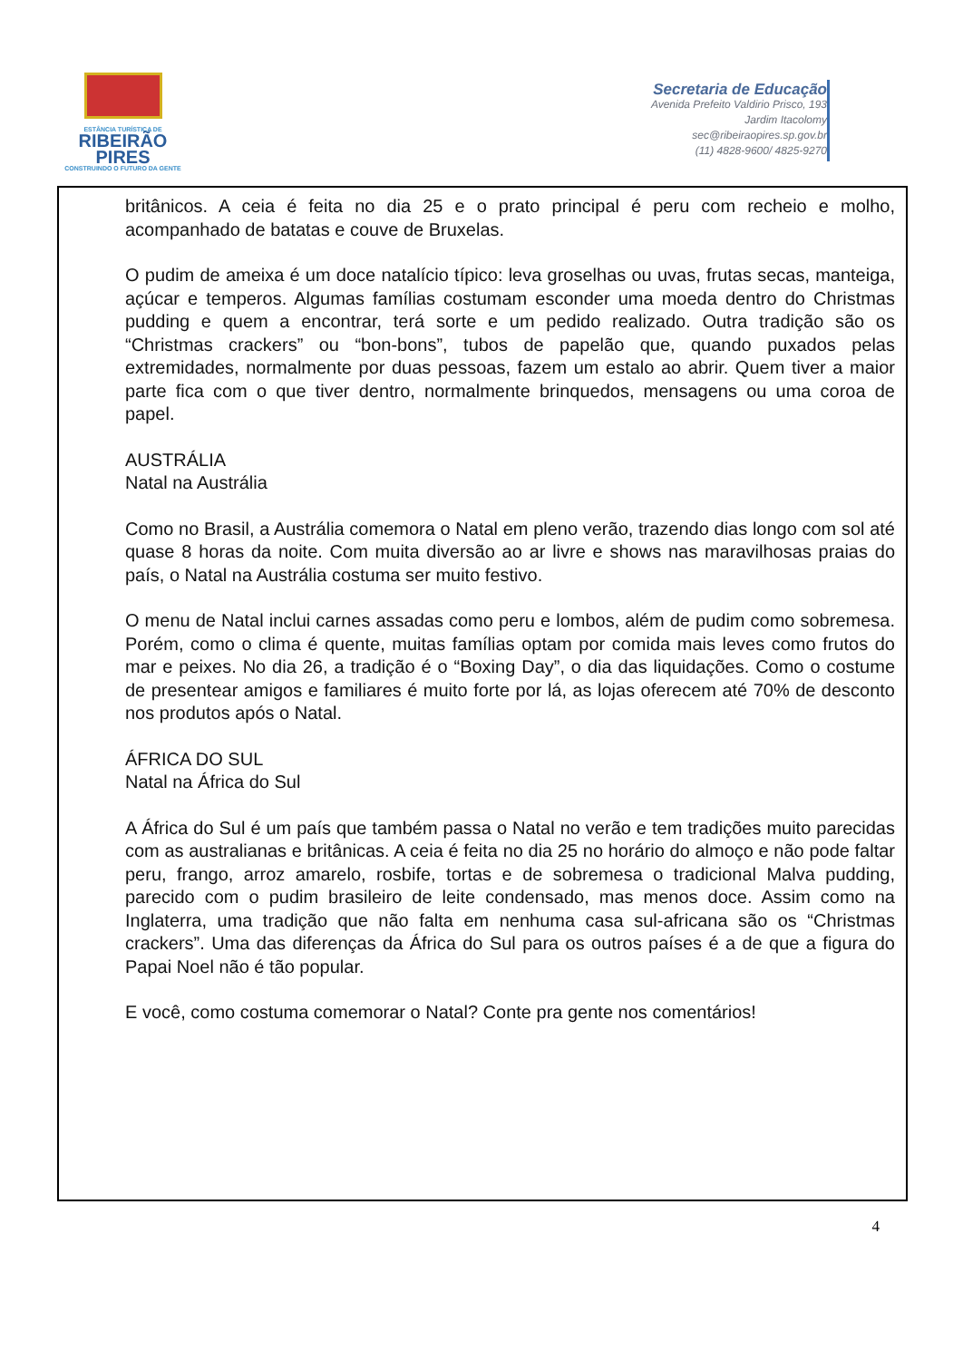ESTÂNCIA TURÍSTICA DE
RIBEIRÃO
PIRES
CONSTRUINDO O FUTURO DA GENTE
Secretaria de Educação
Avenida Prefeito Valdirio Prisco, 193
Jardim Itacolomy
sec@ribeiraopires.sp.gov.br
(11) 4828-9600/ 4825-9270
britânicos. A ceia é feita no dia 25 e o prato principal é peru com recheio e molho, acompanhado de batatas e couve de Bruxelas.
O pudim de ameixa é um doce natalício típico: leva groselhas ou uvas, frutas secas, manteiga, açúcar e temperos. Algumas famílias costumam esconder uma moeda dentro do Christmas pudding e quem a encontrar, terá sorte e um pedido realizado. Outra tradição são os “Christmas crackers” ou “bon-bons”, tubos de papelão que, quando puxados pelas extremidades, normalmente por duas pessoas, fazem um estalo ao abrir. Quem tiver a maior parte fica com o que tiver dentro, normalmente brinquedos, mensagens ou uma coroa de papel.
AUSTRÁLIA
Natal na Austrália
Como no Brasil, a Austrália comemora o Natal em pleno verão, trazendo dias longo com sol até quase 8 horas da noite. Com muita diversão ao ar livre e shows nas maravilhosas praias do país, o Natal na Austrália costuma ser muito festivo.
O menu de Natal inclui carnes assadas como peru e lombos, além de pudim como sobremesa. Porém, como o clima é quente, muitas famílias optam por comida mais leves como frutos do mar e peixes. No dia 26, a tradição é o “Boxing Day”, o dia das liquidações. Como o costume de presentear amigos e familiares é muito forte por lá, as lojas oferecem até 70% de desconto nos produtos após o Natal.
ÁFRICA DO SUL
Natal na África do Sul
A África do Sul é um país que também passa o Natal no verão e tem tradições muito parecidas com as australianas e britânicas. A ceia é feita no dia 25 no horário do almoço e não pode faltar peru, frango, arroz amarelo, rosbife, tortas e de sobremesa o tradicional Malva pudding, parecido com o pudim brasileiro de leite condensado, mas menos doce. Assim como na Inglaterra, uma tradição que não falta em nenhuma casa sul-africana são os “Christmas crackers”. Uma das diferenças da África do Sul para os outros países é a de que a figura do Papai Noel não é tão popular.
E você, como costuma comemorar o Natal? Conte pra gente nos comentários!
4